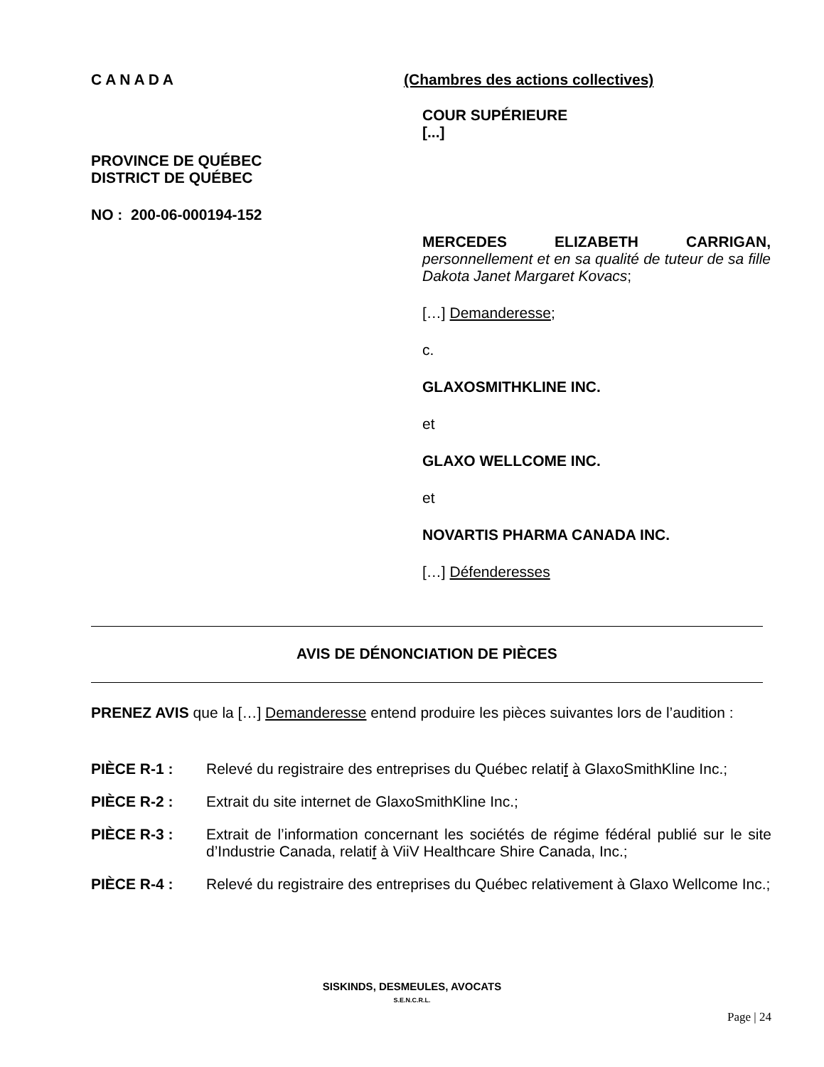CANADA
PROVINCE DE QUÉBEC
DISTRICT DE QUÉBEC
NO : 200-06-000194-152
(Chambres des actions collectives)
COUR SUPÉRIEURE
[...]
MERCEDES ELIZABETH CARRIGAN, personnellement et en sa qualité de tuteur de sa fille Dakota Janet Margaret Kovacs;
[…] Demanderesse;
c.
GLAXOSMITHKLINE INC.
et
GLAXO WELLCOME INC.
et
NOVARTIS PHARMA CANADA INC.
[…] Défenderesses
AVIS DE DÉNONCIATION DE PIÈCES
PRENEZ AVIS que la […] Demanderesse entend produire les pièces suivantes lors de l’audition :
PIÈCE R-1 : Relevé du registraire des entreprises du Québec relatif à GlaxoSmithKline Inc.;
PIÈCE R-2 : Extrait du site internet de GlaxoSmithKline Inc.;
PIÈCE R-3 : Extrait de l’information concernant les sociétés de régime fédéral publié sur le site d’Industrie Canada, relatif à ViiV Healthcare Shire Canada, Inc.;
PIÈCE R-4 : Relevé du registraire des entreprises du Québec relativement à Glaxo Wellcome Inc.;
SISKINDS, DESMEULES, AVOCATS
S.E.N.C.R.L.
Page | 24